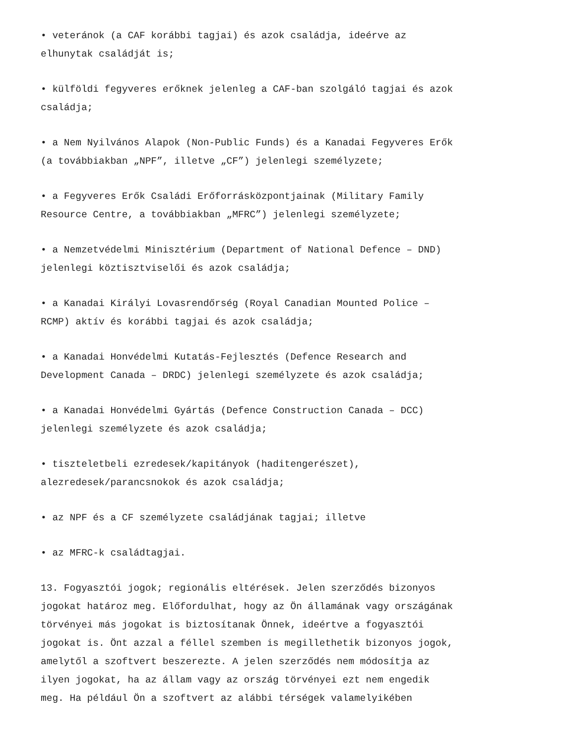• veteránok (a CAF korábbi tagjai) és azok családja, ideérve az
elhunytak családját is;
• külföldi fegyveres erőknek jelenleg a CAF-ban szolgáló tagjai és azok
családja;
• a Nem Nyilvános Alapok (Non-Public Funds) és a Kanadai Fegyveres Erők
(a továbbiakban „NPF”, illetve „CF”) jelenlegi személyzete;
• a Fegyveres Erők Családi Erőforrásközpontjainak (Military Family
Resource Centre, a továbbiakban „MFRC”) jelenlegi személyzete;
• a Nemzetvédelmi Minisztérium (Department of National Defence – DND)
jelenlegi köztisztviselői és azok családja;
• a Kanadai Királyi Lovasrendőrség (Royal Canadian Mounted Police –
RCMP) aktív és korábbi tagjai és azok családja;
• a Kanadai Honvédelmi Kutatás-Fejlesztés (Defence Research and
Development Canada – DRDC) jelenlegi személyzete és azok családja;
• a Kanadai Honvédelmi Gyártás (Defence Construction Canada – DCC)
jelenlegi személyzete és azok családja;
• tiszteletbeli ezredesek/kapitányok (haditengerészet),
alezredesek/parancsnokok és azok családja;
• az NPF és a CF személyzete családjának tagjai; illetve
• az MFRC-k családtagjai.
13. Fogyasztói jogok; regionális eltérések. Jelen szerződés bizonyos
jogokat határoz meg. Előfordulhat, hogy az Ön államának vagy országának
törvényei más jogokat is biztosítanak Önnek, ideértve a fogyasztói
jogokat is. Önt azzal a féllel szemben is megillethetik bizonyos jogok,
amelytől a szoftvert beszerezte. A jelen szerződés nem módosítja az
ilyen jogokat, ha az állam vagy az ország törvényei ezt nem engedik
meg. Ha például Ön a szoftvert az alábbi térségek valamelyikében